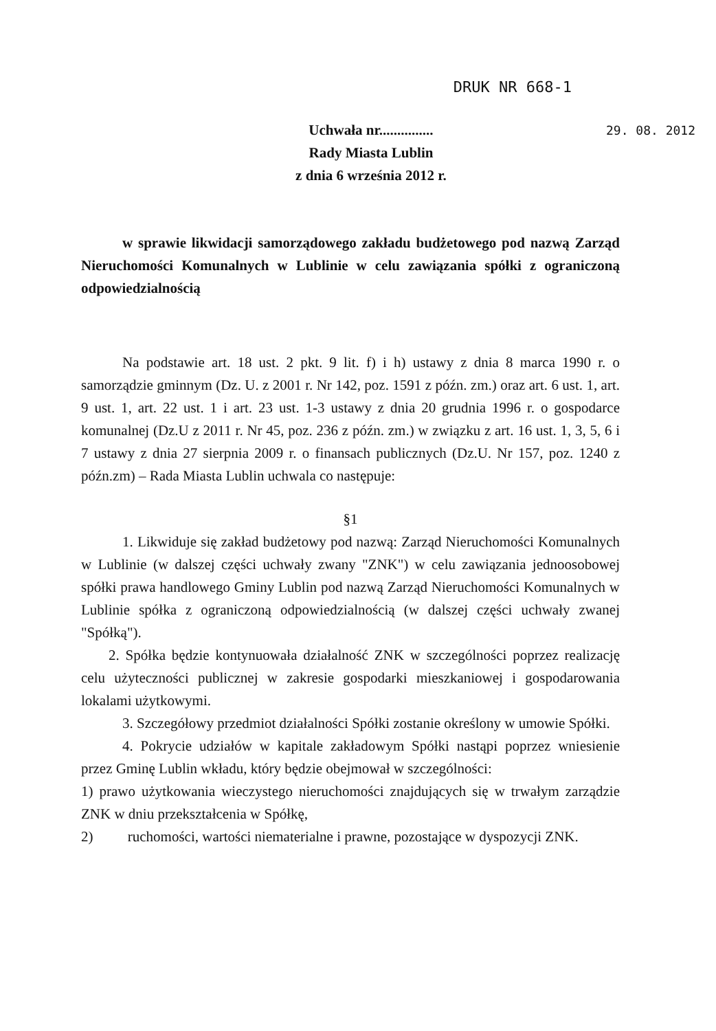DRUK NR 668-1
Uchwała nr...............
Rady Miasta Lublin
z dnia 6 września 2012 r.
29. 08. 2012
w sprawie likwidacji samorządowego zakładu budżetowego pod nazwą Zarząd Nieruchomości Komunalnych w Lublinie w celu zawiązania spółki z ograniczoną odpowiedzialnością
Na podstawie art. 18 ust. 2 pkt. 9 lit. f) i h) ustawy z dnia 8 marca 1990 r. o samorządzie gminnym (Dz. U. z 2001 r. Nr 142, poz. 1591 z późn. zm.) oraz art. 6 ust. 1, art. 9 ust. 1, art. 22 ust. 1 i art. 23 ust. 1-3 ustawy z dnia 20 grudnia 1996 r. o gospodarce komunalnej (Dz.U z 2011 r. Nr 45, poz. 236 z późn. zm.) w związku z art. 16 ust. 1, 3, 5, 6 i 7 ustawy z dnia 27 sierpnia 2009 r. o finansach publicznych (Dz.U. Nr 157, poz. 1240 z późn.zm) – Rada Miasta Lublin uchwala co następuje:
§1
1. Likwiduje się zakład budżetowy pod nazwą: Zarząd Nieruchomości Komunalnych w Lublinie (w dalszej części uchwały zwany "ZNK") w celu zawiązania jednoosobowej spółki prawa handlowego Gminy Lublin pod nazwą Zarząd Nieruchomości Komunalnych w Lublinie spółka z ograniczoną odpowiedzialnością (w dalszej części uchwały zwanej "Spółką").
2. Spółka będzie kontynuowała działalność ZNK w szczególności poprzez realizację celu użyteczności publicznej w zakresie gospodarki mieszkaniowej i gospodarowania lokalami użytkowymi.
3. Szczegółowy przedmiot działalności Spółki zostanie określony w umowie Spółki.
4. Pokrycie udziałów w kapitale zakładowym Spółki nastąpi poprzez wniesienie przez Gminę Lublin wkładu, który będzie obejmował w szczególności:
1) prawo użytkowania wieczystego nieruchomości znajdujących się w trwałym zarządzie ZNK w dniu przekształcenia w Spółkę,
2) ruchomości, wartości niematerialne i prawne, pozostające w dyspozycji ZNK.